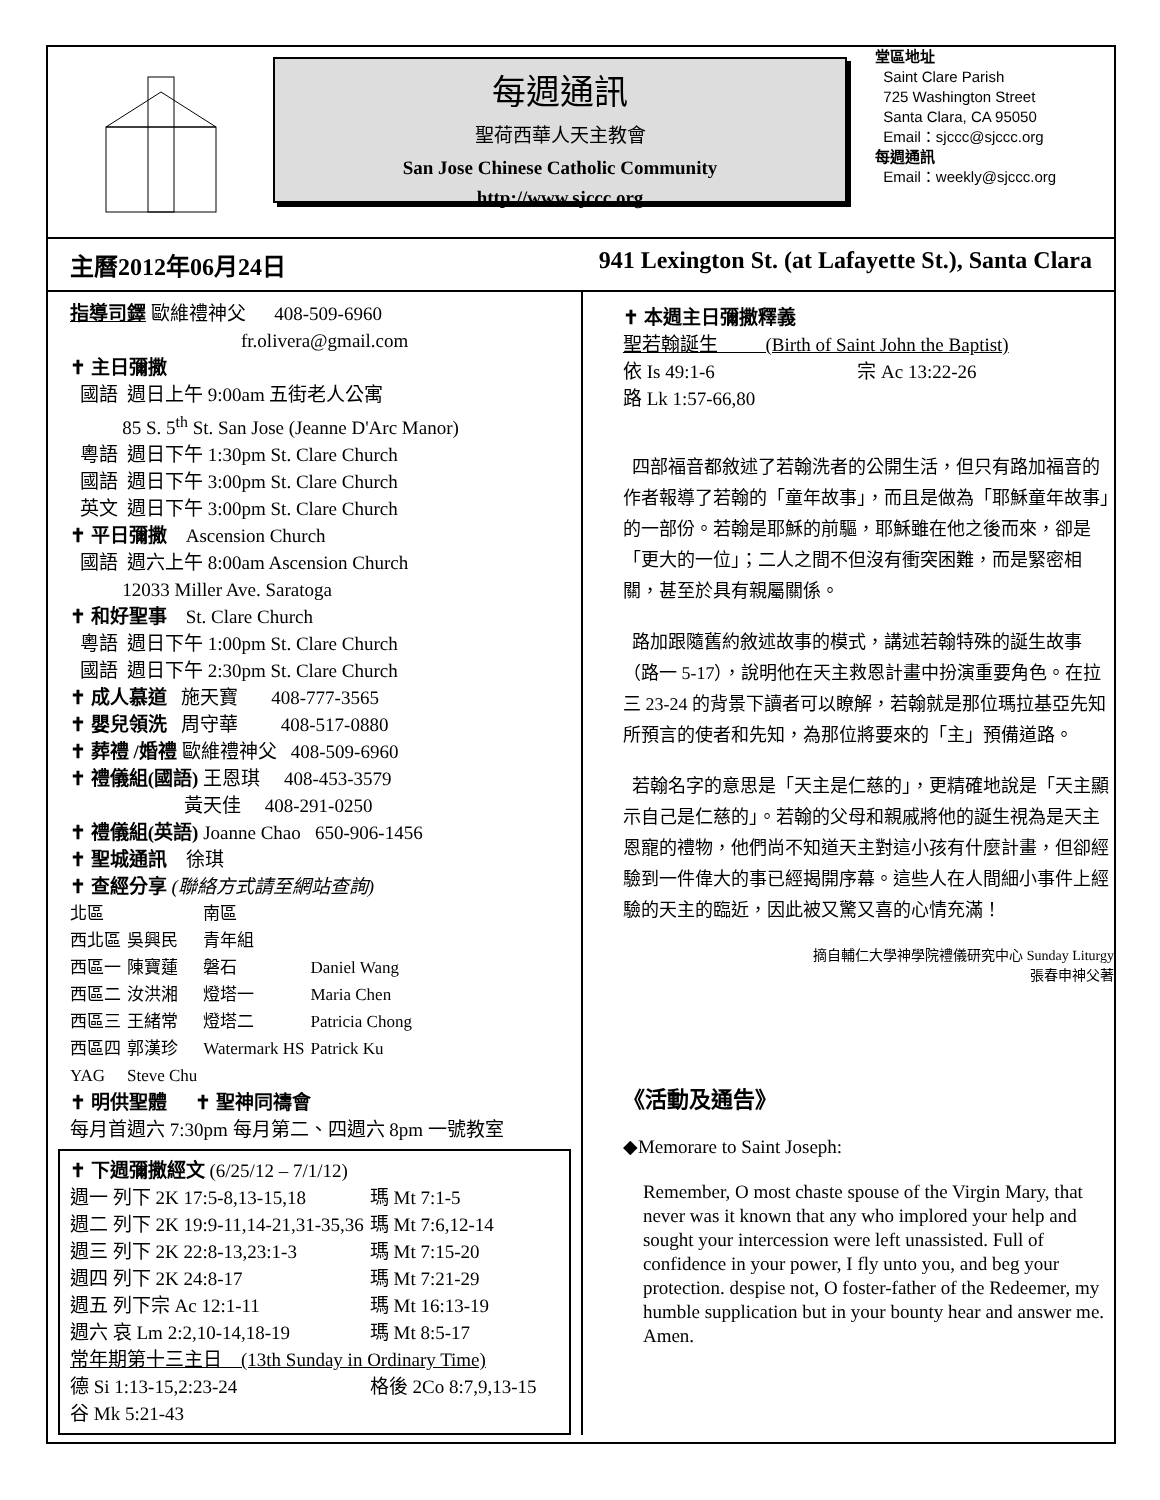每週通訊
聖荷西華人天主教會
San Jose Chinese Catholic Community
http://www.sjccc.org
堂區地址
Saint Clare Parish
725 Washington Street
Santa Clara, CA 95050
Email：sjccc@sjccc.org
每週通訊
Email：weekly@sjccc.org
主曆2012年06月24日 941 Lexington St. (at Lafayette St.), Santa Clara
指導司鐸 歐維禮神父 408-509-6960
fr.olivera@gmail.com
✝ 主日彌撒
國語 週日上午 9:00am 五街老人公寓
85 S. 5<sup>th</sup> St. San Jose (Jeanne D'Arc Manor)
粵語 週日下午 1:30pm St. Clare Church
國語 週日下午 3:00pm St. Clare Church
英文 週日下午 3:00pm St. Clare Church
✝ 平日彌撒 Ascension Church
國語 週六上午 8:00am Ascension Church
12033 Miller Ave. Saratoga
✝ 和好聖事 St. Clare Church
粵語 週日下午 1:00pm St. Clare Church
國語 週日下午 2:30pm St. Clare Church
✝ 成人慕道 施天寶 408-777-3565
✝ 嬰兒領洗 周守華 408-517-0880
✝ 葬禮 /婚禮 歐維禮神父 408-509-6960
✝ 禮儀組(國語) 王恩琪 408-453-3579
黃天佳 408-291-0250
✝ 禮儀組(英語) Joanne Chao 650-906-1456
✝ 聖城通訊 徐琪
✝ 查經分享 (聯絡方式請至網站查詢)
| 北區 | | 南區 | |
| 西北區 | 吳興民 | 青年組 | |
| 西區一 | 陳寶蓮 | 磐石 | Daniel Wang |
| 西區二 | 汝洪湘 | 燈塔一 | Maria Chen |
| 西區三 | 王緒常 | 燈塔二 | Patricia Chong |
| 西區四 | 郭漢珍 | Watermark HS | Patrick Ku |
| YAG | Steve Chu | | |
✝ 明供聖體 ✝ 聖神同禱會
每月首週六 7:30pm 每月第二、四週六 8pm 一號教室
✝ 下週彌撒經文 (6/25/12 – 7/1/12)
| 週一 列下 2K 17:5-8,13-15,18 | 瑪 Mt 7:1-5 |
| 週二 列下 2K 19:9-11,14-21,31-35,36 | 瑪 Mt 7:6,12-14 |
| 週三 列下 2K 22:8-13,23:1-3 | 瑪 Mt 7:15-20 |
| 週四 列下 2K 24:8-17 | 瑪 Mt 7:21-29 |
| 週五 列下宗 Ac 12:1-11 | 瑪 Mt 16:13-19 |
| 週六 哀 Lm 2:2,10-14,18-19 | 瑪 Mt 8:5-17 |
| 常年期第十三主日 (13th Sunday in Ordinary Time) | |
| 德 Si 1:13-15,2:23-24 | 格後 2Co 8:7,9,13-15 |
| 谷 Mk 5:21-43 | |
✝ 本週主日彌撒釋義
聖若翰誕生 (Birth of Saint John the Baptist)
依 Is 49:1-6 宗 Ac 13:22-26
路 Lk 1:57-66,80
四部福音都敘述了若翰洗者的公開生活，但只有路加福音的作者報導了若翰的「童年故事」，而且是做為「耶穌童年故事」的一部份。若翰是耶穌的前驅，耶穌雖在他之後而來，卻是「更大的一位」；二人之間不但沒有衝突困難，而是緊密相關，甚至於具有親屬關係。
路加跟隨舊約敘述故事的模式，講述若翰特殊的誕生故事（路一 5-17），說明他在天主救恩計畫中扮演重要角色。在拉三 23-24 的背景下讀者可以瞭解，若翰就是那位瑪拉基亞先知所預言的使者和先知，為那位將要來的「主」預備道路。
若翰名字的意思是「天主是仁慈的」，更精確地說是「天主顯示自己是仁慈的」。若翰的父母和親戚將他的誕生視為是天主恩寵的禮物，他們尚不知道天主對這小孩有什麼計畫，但卻經驗到一件偉大的事已經揭開序幕。這些人在人間細小事件上經驗的天主的臨近，因此被又驚又喜的心情充滿！
摘自輔仁大學神學院禮儀研究中心 Sunday Liturgy
張春申神父著
《活動及通告》
◆Memorare to Saint Joseph:
Remember, O most chaste spouse of the Virgin Mary, that never was it known that any who implored your help and sought your intercession were left unassisted. Full of confidence in your power, I fly unto you, and beg your protection. despise not, O foster-father of the Redeemer, my humble supplication but in your bounty hear and answer me. Amen.